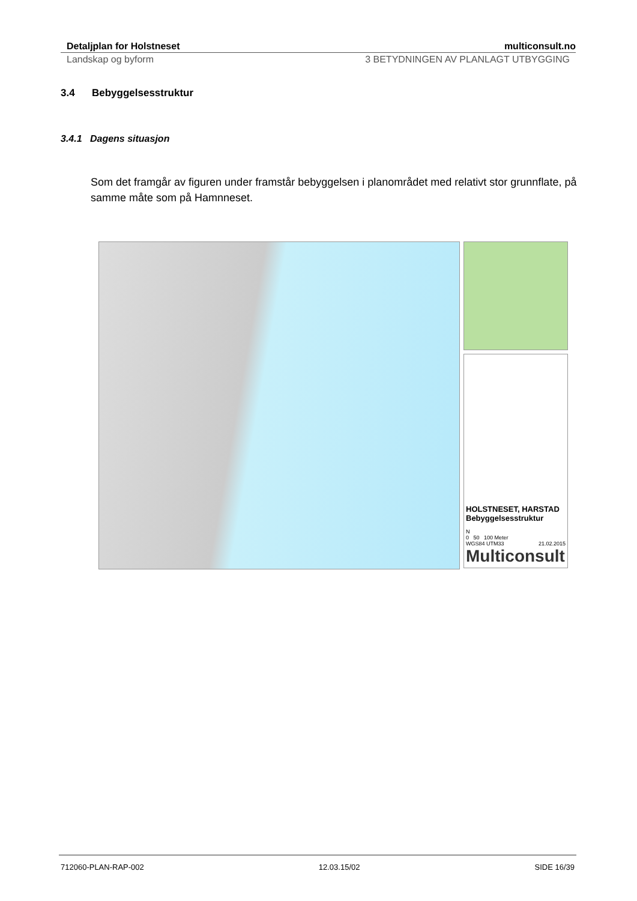Detaljplan for Holstneset multiconsult.no
Landskap og byform 3 BETYDNINGEN AV PLANLAGT UTBYGGING
3.4 Bebyggelsesstruktur
3.4.1 Dagens situasjon
Som det framgår av figuren under framstår bebyggelsen i planområdet med relativt stor grunnflate, på samme måte som på Hamnneset.
HOLSTNESET, HARSTAD
Bebyggelsesstruktur
N
0 50 100 Meter
WGS84 UTM33 21.02.2015
Multiconsult
712060-PLAN-RAP-002 12.03.15/02 SIDE 16/39